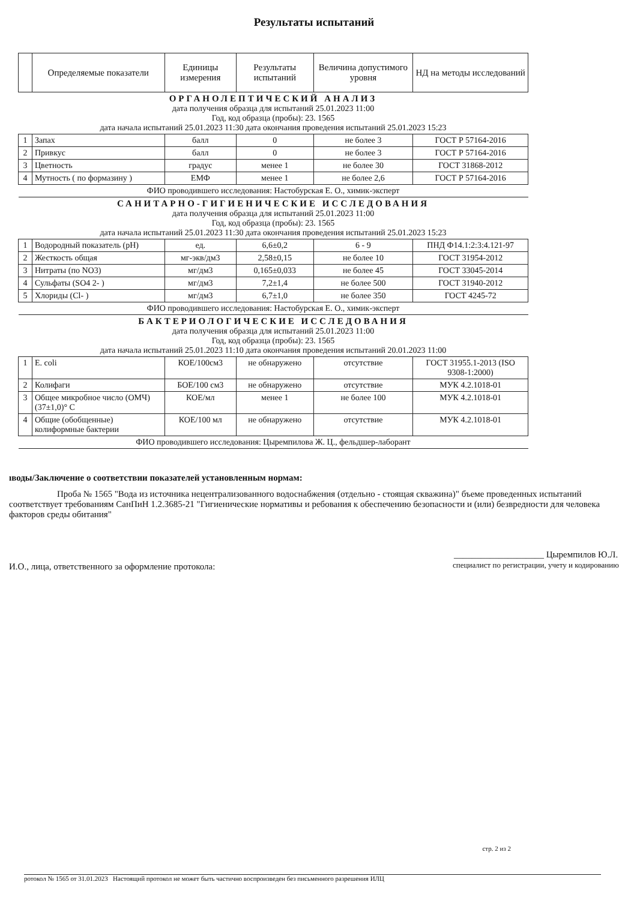Результаты испытаний
| | Определяемые показатели | Единицы измерения | Результаты испытаний | Величина допустимого уровня | НД на методы исследований |
| --- | --- | --- | --- | --- | --- |
| ОРГАНОЛЕПТИЧЕСКИЙ АНАЛИЗ дата получения образца для испытаний 25.01.2023 11:00 Год, код образца (пробы): 23. 1565 дата начала испытаний 25.01.2023 11:30 дата окончания проведения испытаний 25.01.2023 15:23 | | | | | |
| 1 | Запах | балл | 0 | не более 3 | ГОСТ Р 57164-2016 |
| 2 | Привкус | балл | 0 | не более 3 | ГОСТ Р 57164-2016 |
| 3 | Цветность | градус | менее 1 | не более 30 | ГОСТ 31868-2012 |
| 4 | Мутность ( по формазину ) | ЕМФ | менее 1 | не более 2,6 | ГОСТ Р 57164-2016 |
| ФИО проводившего исследования: Настобурская Е. О., химик-эксперт | | | | | |
| САНИТАРНО-ГИГИЕНИЧЕСКИЕ ИССЛЕДОВАНИЯ дата получения образца для испытаний 25.01.2023 11:00 Год, код образца (пробы): 23. 1565 дата начала испытаний 25.01.2023 11:30 дата окончания проведения испытаний 25.01.2023 15:23 | | | | | |
| 1 | Водородный показатель (pH) | ед. | 6,6±0,2 | 6 - 9 | ПНД Ф14.1:2:3:4.121-97 |
| 2 | Жесткость общая | мг-экв/дм3 | 2,58±0,15 | не более 10 | ГОСТ 31954-2012 |
| 3 | Нитраты (по NO3) | мг/дм3 | 0,165±0,033 | не более 45 | ГОСТ 33045-2014 |
| 4 | Сульфаты (SO4 2- ) | мг/дм3 | 7,2±1,4 | не более 500 | ГОСТ 31940-2012 |
| 5 | Хлориды (Cl- ) | мг/дм3 | 6,7±1,0 | не более 350 | ГОСТ 4245-72 |
| ФИО проводившего исследования: Настобурская Е. О., химик-эксперт | | | | | |
| БАКТЕРИОЛОГИЧЕСКИЕ ИССЛЕДОВАНИЯ дата получения образца для испытаний 25.01.2023 11:00 Год, код образца (пробы): 23. 1565 дата начала испытаний 25.01.2023 11:10 дата окончания проведения испытаний 20.01.2023 11:00 | | | | | |
| 1 | E. coli | КОЕ/100см3 | не обнаружено | отсутствие | ГОСТ 31955.1-2013 (ISO 9308-1:2000) |
| 2 | Колифаги | БОЕ/100 см3 | не обнаружено | отсутствие | МУК 4.2.1018-01 |
| 3 | Общее микробное число (ОМЧ) (37±1,0)° C | КОЕ/мл | менее 1 | не более 100 | МУК 4.2.1018-01 |
| 4 | Общие (обобщенные) колиформные бактерии | КОЕ/100 мл | не обнаружено | отсутствие | МУК 4.2.1018-01 |
| ФИО проводившего исследования: Цыремпилова Ж. Ц., фельдшер-лаборант | | | | | |
ıводы/Заключение о соответствии показателей установленным нормам:
Проба № 1565 "Вода из источника нецентрализованного водоснабжения (отдельно - стоящая скважина)" бъеме проведенных испытаний соответствует требованиям СанПиН 1.2.3685-21 "Гигиенические нормативы и ребования к обеспечению безопасности и (или) безвредности для человека факторов среды обитания"
И.О., лица, ответственного за оформление протокола: ____________________ Цыремпилов Ю.Л.
специалист по регистрации, учету и кодированию
стр. 2 из 2
ротокол № 1565 от 31.01.2023 Настоящий протокол не может быть частично воспроизведен без письменного разрешения ИЛЦ